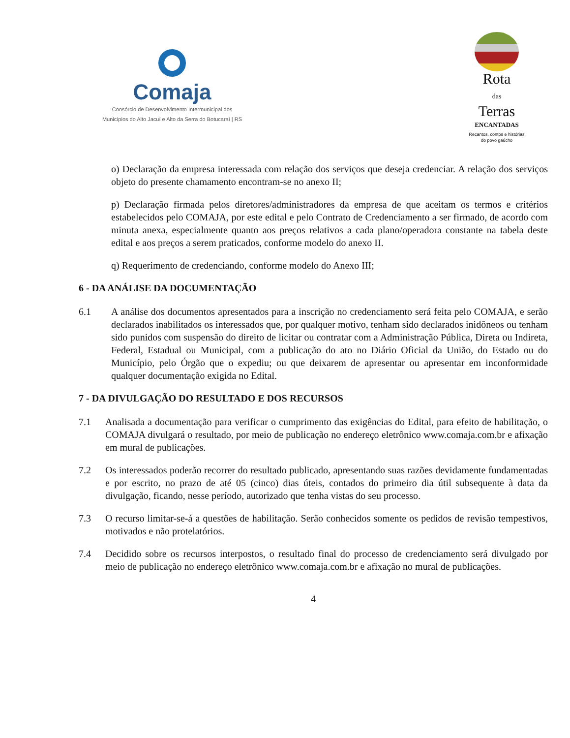Comaja
Consórcio de Desenvolvimento Intermunicipal dos
Municípios do Alto Jacuí e Alto da Serra do Botucaraí | RS
Rota
das
Terras
ENCANTADAS
Recantos, contos e histórias
do povo gaúcho
o) Declaração da empresa interessada com relação dos serviços que deseja credenciar. A relação dos serviços objeto do presente chamamento encontram-se no anexo II;
p) Declaração firmada pelos diretores/administradores da empresa de que aceitam os termos e critérios estabelecidos pelo COMAJA, por este edital e pelo Contrato de Credenciamento a ser firmado, de acordo com minuta anexa, especialmente quanto aos preços relativos a cada plano/operadora constante na tabela deste edital e aos preços a serem praticados, conforme modelo do anexo II.
q) Requerimento de credenciando, conforme modelo do Anexo III;
6 - DA ANÁLISE DA DOCUMENTAÇÃO
6.1 A análise dos documentos apresentados para a inscrição no credenciamento será feita pelo COMAJA, e serão declarados inabilitados os interessados que, por qualquer motivo, tenham sido declarados inidôneos ou tenham sido punidos com suspensão do direito de licitar ou contratar com a Administração Pública, Direta ou Indireta, Federal, Estadual ou Municipal, com a publicação do ato no Diário Oficial da União, do Estado ou do Município, pelo Órgão que o expediu; ou que deixarem de apresentar ou apresentar em inconformidade qualquer documentação exigida no Edital.
7 - DA DIVULGAÇÃO DO RESULTADO E DOS RECURSOS
7.1 Analisada a documentação para verificar o cumprimento das exigências do Edital, para efeito de habilitação, o COMAJA divulgará o resultado, por meio de publicação no endereço eletrônico www.comaja.com.br e afixação em mural de publicações.
7.2 Os interessados poderão recorrer do resultado publicado, apresentando suas razões devidamente fundamentadas e por escrito, no prazo de até 05 (cinco) dias úteis, contados do primeiro dia útil subsequente à data da divulgação, ficando, nesse período, autorizado que tenha vistas do seu processo.
7.3 O recurso limitar-se-á a questões de habilitação. Serão conhecidos somente os pedidos de revisão tempestivos, motivados e não protelatórios.
7.4 Decidido sobre os recursos interpostos, o resultado final do processo de credenciamento será divulgado por meio de publicação no endereço eletrônico www.comaja.com.br e afixação no mural de publicações.
4